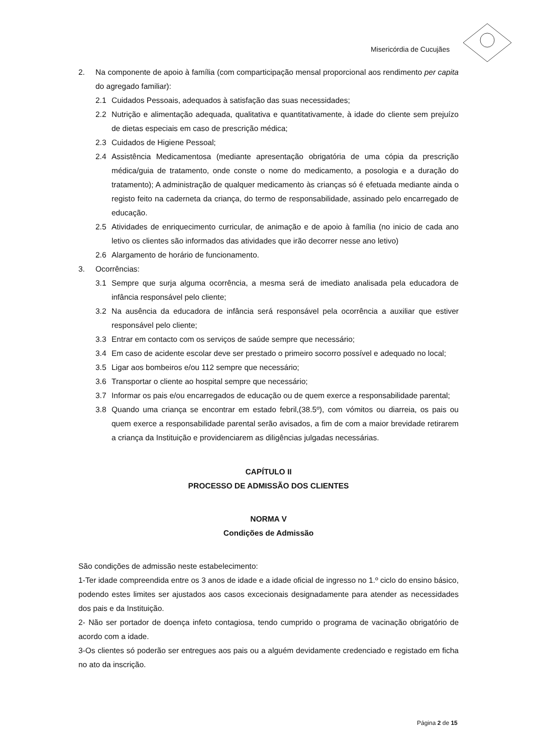Misericórdia de Cucujães
2. Na componente de apoio à família (com comparticipação mensal proporcional aos rendimento per capita do agregado familiar):
2.1 Cuidados Pessoais, adequados à satisfação das suas necessidades;
2.2 Nutrição e alimentação adequada, qualitativa e quantitativamente, à idade do cliente sem prejuízo de dietas especiais em caso de prescrição médica;
2.3 Cuidados de Higiene Pessoal;
2.4 Assistência Medicamentosa (mediante apresentação obrigatória de uma cópia da prescrição médica/guia de tratamento, onde conste o nome do medicamento, a posologia e a duração do tratamento); A administração de qualquer medicamento às crianças só é efetuada mediante ainda o registo feito na caderneta da criança, do termo de responsabilidade, assinado pelo encarregado de educação.
2.5 Atividades de enriquecimento curricular, de animação e de apoio à família (no inicio de cada ano letivo os clientes são informados das atividades que irão decorrer nesse ano letivo)
2.6 Alargamento de horário de funcionamento.
3. Ocorrências:
3.1 Sempre que surja alguma ocorrência, a mesma será de imediato analisada pela educadora de infância responsável pelo cliente;
3.2 Na ausência da educadora de infância será responsável pela ocorrência a auxiliar que estiver responsável pelo cliente;
3.3 Entrar em contacto com os serviços de saúde sempre que necessário;
3.4 Em caso de acidente escolar deve ser prestado o primeiro socorro possível e adequado no local;
3.5 Ligar aos bombeiros e/ou 112 sempre que necessário;
3.6 Transportar o cliente ao hospital sempre que necessário;
3.7 Informar os pais e/ou encarregados de educação ou de quem exerce a responsabilidade parental;
3.8 Quando uma criança se encontrar em estado febril,(38.5º), com vómitos ou diarreia, os pais ou quem exerce a responsabilidade parental serão avisados, a fim de com a maior brevidade retirarem a criança da Instituição e providenciarem as diligências julgadas necessárias.
CAPÍTULO II
PROCESSO DE ADMISSÃO DOS CLIENTES
NORMA V
Condições de Admissão
São condições de admissão neste estabelecimento:
1-Ter idade compreendida entre os 3 anos de idade e a idade oficial de ingresso no 1.º ciclo do ensino básico, podendo estes limites ser ajustados aos casos excecionais designadamente para atender as necessidades dos pais e da Instituição.
2- Não ser portador de doença infeto contagiosa, tendo cumprido o programa de vacinação obrigatório de acordo com a idade.
3-Os clientes só poderão ser entregues aos pais ou a alguém devidamente credenciado e registado em ficha no ato da inscrição.
Página 2 de 15